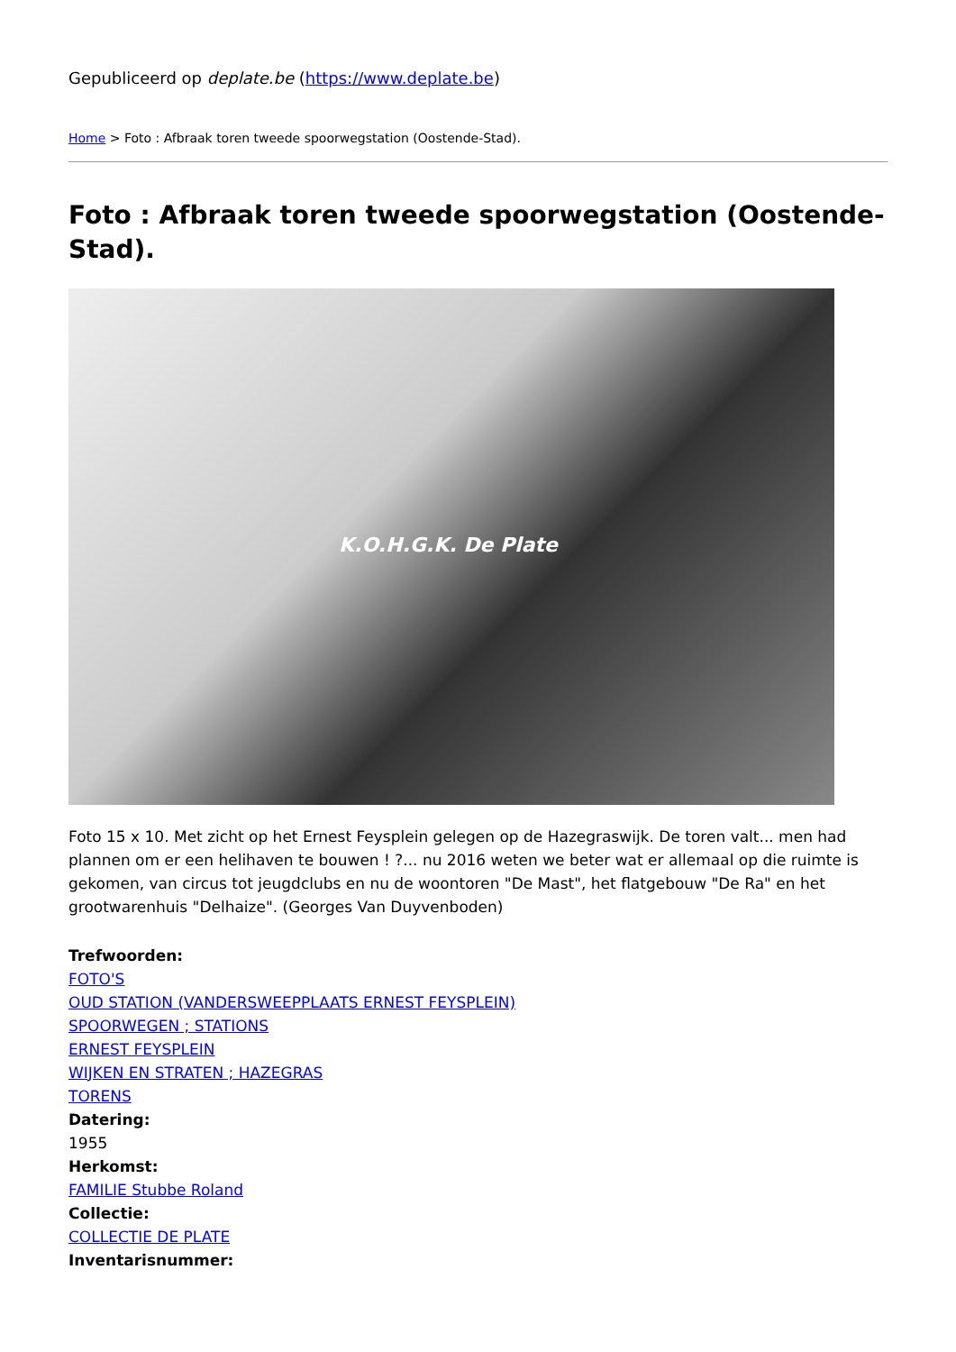Gepubliceerd op deplate.be (https://www.deplate.be)
Home > Foto : Afbraak toren tweede spoorwegstation (Oostende-Stad).
Foto : Afbraak toren tweede spoorwegstation (Oostende-Stad).
K.O.H.G.K. De Plate
Foto 15 x 10. Met zicht op het Ernest Feysplein gelegen op de Hazegraswijk. De toren valt... men had plannen om er een helihaven te bouwen ! ?... nu 2016 weten we beter wat er allemaal op die ruimte is gekomen, van circus tot jeugdclubs en nu de woontoren "De Mast", het flatgebouw "De Ra" en het grootwarenhuis "Delhaize". (Georges Van Duyvenboden)
Trefwoorden:
FOTO'S
OUD STATION (VANDERSWEEPPLAATS ERNEST FEYSPLEIN)
SPOORWEGEN ; STATIONS
ERNEST FEYSPLEIN
WIJKEN EN STRATEN ; HAZEGRAS
TORENS
Datering:
1955
Herkomst:
FAMILIE Stubbe Roland
Collectie:
COLLECTIE DE PLATE
Inventarisnummer: